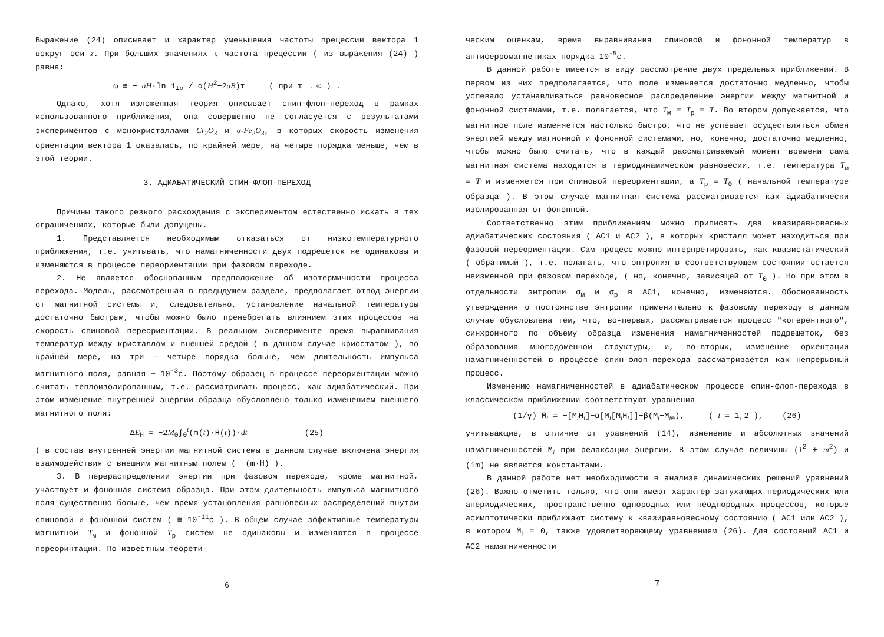Выражение (24) описывает и характер уменьшения частоты прецессии вектора 1 вокруг оси z. При больших значениях τ частота прецессии ( из выражения (24) ) равна:
ω ≅ − aH·ln 1<sub>⊥o</sub> / α(H<sup>2</sup>−2aB)τ ( при τ → ∞ ) .
Однако, хотя изложенная теория описывает спин-флоп-переход в рамках использованного приближения, она совершенно не согласуется с результатами экспериментов с монокристаллами Cr<sub>2</sub>O<sub>3</sub> и α-Fe<sub>2</sub>O<sub>3</sub>, в которых скорость изменения ориентации вектора 1 оказалась, по крайней мере, на четыре порядка меньше, чем в этой теории.
3. АДИАБАТИЧЕСКИЙ СПИН-ФЛОП-ПЕРЕХОД
Причины такого резкого расхождения с экспериментом естественно искать в тех ограничениях, которые были допущены.
1. Представляется необходимым отказаться от низкотемпературного приближения, т.е. учитывать, что намагниченности двух подрешеток не одинаковы и изменяются в процессе переориентации при фазовом переходе.
2. Не является обоснованным предположение об изотермичности процесса перехода. Модель, рассмотренная в предыдущем разделе, предполагает отвод энергии от магнитной системы и, следовательно, установление начальной температуры достаточно быстрым, чтобы можно было пренебрегать влиянием этих процессов на скорость спиновой переориентации. В реальном эксперименте время выравнивания температур между кристаллом и внешней средой ( в данном случае криостатом ), по крайней мере, на три - четыре порядка больше, чем длительность импульса магнитного поля, равная ~ 10<sup>-3</sup>с. Поэтому образец в процессе переориентации можно считать теплоизолированным, т.е. рассматривать процесс, как адиабатический. При этом изменение внутренней энергии образца обусловлено только изменением внешнего магнитного поля:
ΔE<sub>H</sub> = −2M<sub>0</sub>∫<sub>0</sub><sup>t</sup>(m(t)·Ḣ(t))·dt (25)
( в состав внутренней энергии магнитной системы в данном случае включена энергия взаимодействия с внешним магнитным полем ( −(m·H) ).
3. В перераспределении энергии при фазовом переходе, кроме магнитной, участвует и фононная система образца. При этом длительность импульса магнитного поля существенно больше, чем время установления равновесных распределений внутри спиновой и фононной систем ( ≅ 10<sup>-11</sup>с ). В общем случае эффективные температуры магнитной T<sub>м</sub> и фононной T<sub>р</sub> систем не одинаковы и изменяются в процессе переоринтации. По известным теорети-
6
ческим оценкам, время выравнивания спиновой и фононной температур в антиферромагнетиках порядка 10<sup>-5</sup>с.
В данной работе имеется в виду рассмотрение двух предельных приближений. В первом из них предполагается, что поле изменяется достаточно медленно, чтобы успевало устанавливаться равновесное распределение энергии между магнитной и фононной системами, т.е. полагается, что T<sub>м</sub> = T<sub>р</sub> = T. Во втором допускается, что магнитное поле изменяется настолько быстро, что не успевает осуществляться обмен энергией между магнонной и фононной системами, но, конечно, достаточно медленно, чтобы можно было считать, что в каждый рассматриваемый момент времени сама магнитная система находится в термодинамическом равновесии, т.е. температура T<sub>м</sub> = T и изменяется при спиновой переориентации, а T<sub>р</sub> = T<sub>0</sub> ( начальной температуре образца ). В этом случае магнитная система рассматривается как адиабатически изолированная от фононной.
Соответственно этим приближениям можно приписать два квазиравновесных адиабатических состояния ( АС1 и АС2 ), в которых кристалл может находиться при фазовой переориентации. Сам процесс можно интерпретировать, как квазистатический ( обратимый ), т.е. полагать, что энтропия в соответствующем состоянии остается неизменной при фазовом переходе, ( но, конечно, зависящей от T<sub>0</sub> ). Но при этом в отдельности энтропии σ<sub>м</sub> и σ<sub>р</sub> в АС1, конечно, изменяются. Обоснованность утверждения о постоянстве энтропии применительно к фазовому переходу в данном случае обусловлена тем, что, во-первых, рассматривается процесс "когерентного", синхронного по объему образца изменения намагниченностей подрешеток, без образования многодоменной структуры, и, во-вторых, изменение ориентации намагниченностей в процессе спин-флоп-перехода рассматривается как непрерывный процесс.
Изменению намагниченностей в адиабатическом процессе спин-флоп-перехода в классическом приближении соответствуют уравнения
(1/γ) Ṁ<sub>i</sub> = −[M<sub>i</sub>H<sub>i</sub>]−α[M<sub>i</sub>[M<sub>i</sub>H<sub>i</sub>]]−β(M<sub>i</sub>−M<sub>i0</sub>), ( i = 1,2 ), (26)
учитывающие, в отличие от уравнений (14), изменение и абсолютных значений намагниченностей M<sub>i</sub> при релаксации энергии. В этом случае величины (1<sup>2</sup> + m<sup>2</sup>) и (1m) не являются константами.
В данной работе нет необходимости в анализе динамических решений уравнений (26). Важно отметить только, что они имеют характер затухающих периодических или апериодических, пространственно однородных или неоднородных процессов, которые асимптотически приближают систему к квазиравновесному состоянию ( АС1 или АС2 ), в котором Ṁ<sub>i</sub> = 0, также удовлетворяющему уравнениям (26). Для состояний АС1 и АС2 намагниченности
7